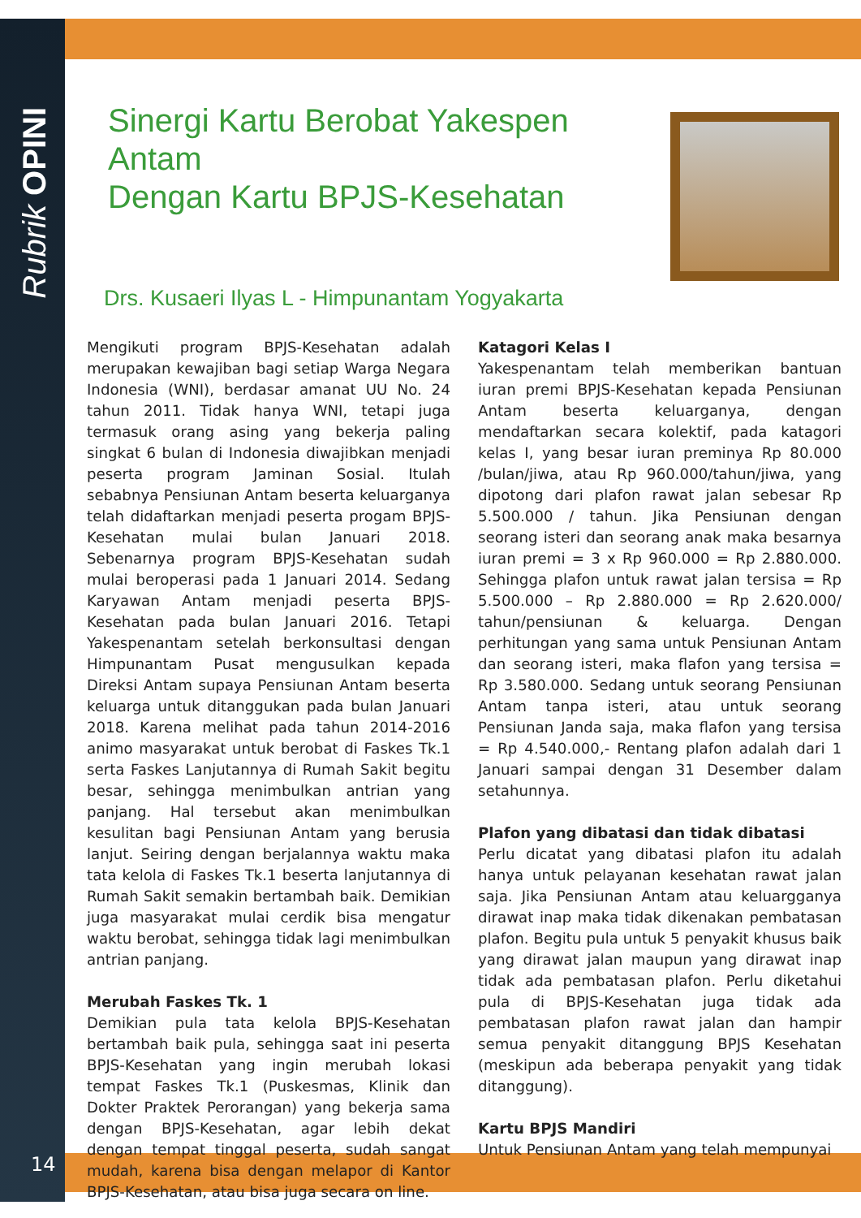Rubrik OPINI
14
Sinergi Kartu Berobat Yakespen Antam
Dengan Kartu BPJS-Kesehatan
Drs. Kusaeri Ilyas L - Himpunantam Yogyakarta
Mengikuti program BPJS-Kesehatan adalah merupakan kewajiban bagi setiap Warga Negara Indonesia (WNI), berdasar amanat UU No. 24 tahun 2011. Tidak hanya WNI, tetapi juga termasuk orang asing yang bekerja paling singkat 6 bulan di Indonesia diwajibkan menjadi peserta program Jaminan Sosial. Itulah sebabnya Pensiunan Antam beserta keluarganya telah didaftarkan menjadi peserta progam BPJS-Kesehatan mulai bulan Januari 2018. Sebenarnya program BPJS-Kesehatan sudah mulai beroperasi pada 1 Januari 2014. Sedang Karyawan Antam menjadi peserta BPJS-Kesehatan pada bulan Januari 2016. Tetapi Yakespenantam setelah berkonsultasi dengan Himpunantam Pusat mengusulkan kepada Direksi Antam supaya Pensiunan Antam beserta keluarga untuk ditanggukan pada bulan Januari 2018. Karena melihat pada tahun 2014-2016 animo masyarakat untuk berobat di Faskes Tk.1 serta Faskes Lanjutannya di Rumah Sakit begitu besar, sehingga menimbulkan antrian yang panjang. Hal tersebut akan menimbulkan kesulitan bagi Pensiunan Antam yang berusia lanjut. Seiring dengan berjalannya waktu maka tata kelola di Faskes Tk.1 beserta lanjutannya di Rumah Sakit semakin bertambah baik. Demikian juga masyarakat mulai cerdik bisa mengatur waktu berobat, sehingga tidak lagi menimbulkan antrian panjang.
Merubah Faskes Tk. 1
Demikian pula tata kelola BPJS-Kesehatan bertambah baik pula, sehingga saat ini peserta BPJS-Kesehatan yang ingin merubah lokasi tempat Faskes Tk.1 (Puskesmas, Klinik dan Dokter Praktek Perorangan) yang bekerja sama dengan BPJS-Kesehatan, agar lebih dekat dengan tempat tinggal peserta, sudah sangat mudah, karena bisa dengan melapor di Kantor BPJS-Kesehatan, atau bisa juga secara on line.
Katagori Kelas I
Yakespenantam telah memberikan bantuan iuran premi BPJS-Kesehatan kepada Pensiunan Antam beserta keluarganya, dengan mendaftarkan secara kolektif, pada katagori kelas I, yang besar iuran preminya Rp 80.000 /bulan/jiwa, atau Rp 960.000/tahun/jiwa, yang dipotong dari plafon rawat jalan sebesar Rp 5.500.000 / tahun. Jika Pensiunan dengan seorang isteri dan seorang anak maka besarnya iuran premi = 3 x Rp 960.000 = Rp 2.880.000. Sehingga plafon untuk rawat jalan tersisa = Rp 5.500.000 – Rp 2.880.000 = Rp 2.620.000/ tahun/pensiunan & keluarga. Dengan perhitungan yang sama untuk Pensiunan Antam dan seorang isteri, maka flafon yang tersisa = Rp 3.580.000. Sedang untuk seorang Pensiunan Antam tanpa isteri, atau untuk seorang Pensiunan Janda saja, maka flafon yang tersisa = Rp 4.540.000,- Rentang plafon adalah dari 1 Januari sampai dengan 31 Desember dalam setahunnya.
Plafon yang dibatasi dan tidak dibatasi
Perlu dicatat yang dibatasi plafon itu adalah hanya untuk pelayanan kesehatan rawat jalan saja. Jika Pensiunan Antam atau keluargganya dirawat inap maka tidak dikenakan pembatasan plafon. Begitu pula untuk 5 penyakit khusus baik yang dirawat jalan maupun yang dirawat inap tidak ada pembatasan plafon. Perlu diketahui pula di BPJS-Kesehatan juga tidak ada pembatasan plafon rawat jalan dan hampir semua penyakit ditanggung BPJS Kesehatan (meskipun ada beberapa penyakit yang tidak ditanggung).
Kartu BPJS Mandiri
Untuk Pensiunan Antam yang telah mempunyai